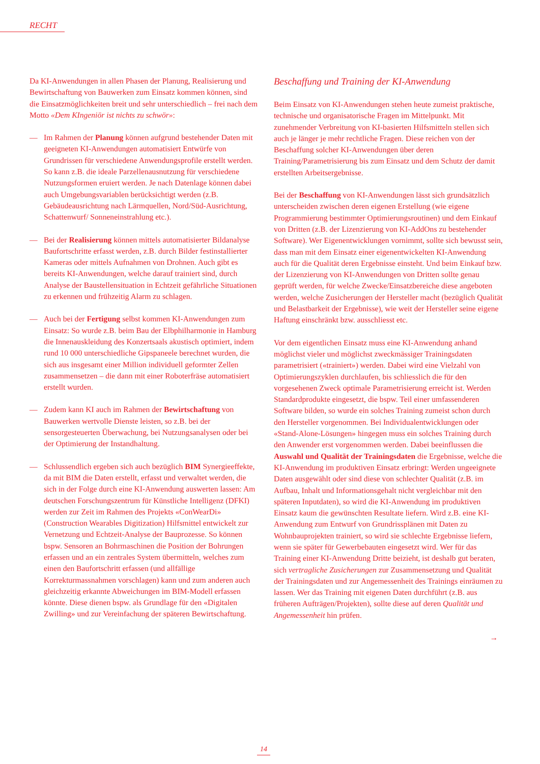RECHT
Da KI-Anwendungen in allen Phasen der Planung, Realisierung und Bewirtschaftung von Bauwerken zum Einsatz kommen können, sind die Einsatzmöglichkeiten breit und sehr unterschiedlich – frei nach dem Motto «Dem KIngeniör ist nichts zu schwör»:
— Im Rahmen der Planung können aufgrund bestehender Daten mit geeigneten KI-Anwendungen automatisiert Entwürfe von Grundrissen für verschiedene Anwendungsprofile erstellt werden. So kann z.B. die ideale Parzellenausnutzung für verschiedene Nutzungsformen eruiert werden. Je nach Datenlage können dabei auch Umgebungsvariablen berücksichtigt werden (z.B. Gebäudeausrichtung nach Lärmquellen, Nord/Süd-Ausrichtung, Schattenwurf/ Sonneneinstrahlung etc.).
— Bei der Realisierung können mittels automatisierter Bildanalyse Baufortschritte erfasst werden, z.B. durch Bilder festinstallierter Kameras oder mittels Aufnahmen von Drohnen. Auch gibt es bereits KI-Anwendungen, welche darauf trainiert sind, durch Analyse der Baustellensituation in Echtzeit gefährliche Situationen zu erkennen und frühzeitig Alarm zu schlagen.
— Auch bei der Fertigung selbst kommen KI-Anwendungen zum Einsatz: So wurde z.B. beim Bau der Elbphilharmonie in Hamburg die Innenauskleidung des Konzertsaals akustisch optimiert, indem rund 10 000 unterschiedliche Gipspaneele berechnet wurden, die sich aus insgesamt einer Million individuell geformter Zellen zusammensetzen – die dann mit einer Roboterfräse automatisiert erstellt wurden.
— Zudem kann KI auch im Rahmen der Bewirtschaftung von Bauwerken wertvolle Dienste leisten, so z.B. bei der sensorgesteuerten Überwachung, bei Nutzungsanalysen oder bei der Optimierung der Instandhaltung.
— Schlussendlich ergeben sich auch bezüglich BIM Synergieeffekte, da mit BIM die Daten erstellt, erfasst und verwaltet werden, die sich in der Folge durch eine KI-Anwendung auswerten lassen: Am deutschen Forschungszentrum für Künstliche Intelligenz (DFKI) werden zur Zeit im Rahmen des Projekts «ConWearDi» (Construction Wearables Digitization) Hilfsmittel entwickelt zur Vernetzung und Echtzeit-Analyse der Bauprozesse. So können bspw. Sensoren an Bohrmaschinen die Position der Bohrungen erfassen und an ein zentrales System übermitteln, welches zum einen den Baufortschritt erfassen (und allfällige Korrekturmassnahmen vorschlagen) kann und zum anderen auch gleichzeitig erkannte Abweichungen im BIM-Modell erfassen könnte. Diese dienen bspw. als Grundlage für den «Digitalen Zwilling» und zur Vereinfachung der späteren Bewirtschaftung.
Beschaffung und Training der KI-Anwendung
Beim Einsatz von KI-Anwendungen stehen heute zumeist praktische, technische und organisatorische Fragen im Mittelpunkt. Mit zunehmender Verbreitung von KI-basierten Hilfsmitteln stellen sich auch je länger je mehr rechtliche Fragen. Diese reichen von der Beschaffung solcher KI-Anwendungen über deren Training/Parametrisierung bis zum Einsatz und dem Schutz der damit erstellten Arbeitsergebnisse.
Bei der Beschaffung von KI-Anwendungen lässt sich grundsätzlich unterscheiden zwischen deren eigenen Erstellung (wie eigene Programmierung bestimmter Optimierungsroutinen) und dem Einkauf von Dritten (z.B. der Lizenzierung von KI-AddOns zu bestehender Software). Wer Eigenentwicklungen vornimmt, sollte sich bewusst sein, dass man mit dem Einsatz einer eigenentwickelten KI-Anwendung auch für die Qualität deren Ergebnisse einsteht. Und beim Einkauf bzw. der Lizenzierung von KI-Anwendungen von Dritten sollte genau geprüft werden, für welche Zwecke/Einsatzbereiche diese angeboten werden, welche Zusicherungen der Hersteller macht (bezüglich Qualität und Belastbarkeit der Ergebnisse), wie weit der Hersteller seine eigene Haftung einschränkt bzw. ausschliesst etc.
Vor dem eigentlichen Einsatz muss eine KI-Anwendung anhand möglichst vieler und möglichst zweckmässiger Trainingsdaten parametrisiert («trainiert») werden. Dabei wird eine Vielzahl von Optimierungszyklen durchlaufen, bis schliesslich die für den vorgesehenen Zweck optimale Parametrisierung erreicht ist. Werden Standardprodukte eingesetzt, die bspw. Teil einer umfassenderen Software bilden, so wurde ein solches Training zumeist schon durch den Hersteller vorgenommen. Bei Individualentwicklungen oder «Stand-Alone-Lösungen» hingegen muss ein solches Training durch den Anwender erst vorgenommen werden. Dabei beeinflussen die Auswahl und Qualität der Trainingsdaten die Ergebnisse, welche die KI-Anwendung im produktiven Einsatz erbringt: Werden ungeeignete Daten ausgewählt oder sind diese von schlechter Qualität (z.B. im Aufbau, Inhalt und Informationsgehalt nicht vergleichbar mit den späteren Inputdaten), so wird die KI-Anwendung im produktiven Einsatz kaum die gewünschten Resultate liefern. Wird z.B. eine KI-Anwendung zum Entwurf von Grundrissplänen mit Daten zu Wohnbauprojekten trainiert, so wird sie schlechte Ergebnisse liefern, wenn sie später für Gewerbebauten eingesetzt wird. Wer für das Training einer KI-Anwendung Dritte beizieht, ist deshalb gut beraten, sich vertragliche Zusicherungen zur Zusammensetzung und Qualität der Trainingsdaten und zur Angemessenheit des Trainings einräumen zu lassen. Wer das Training mit eigenen Daten durchführt (z.B. aus früheren Aufträgen/Projekten), sollte diese auf deren Qualität und Angemessenheit hin prüfen.
→
14